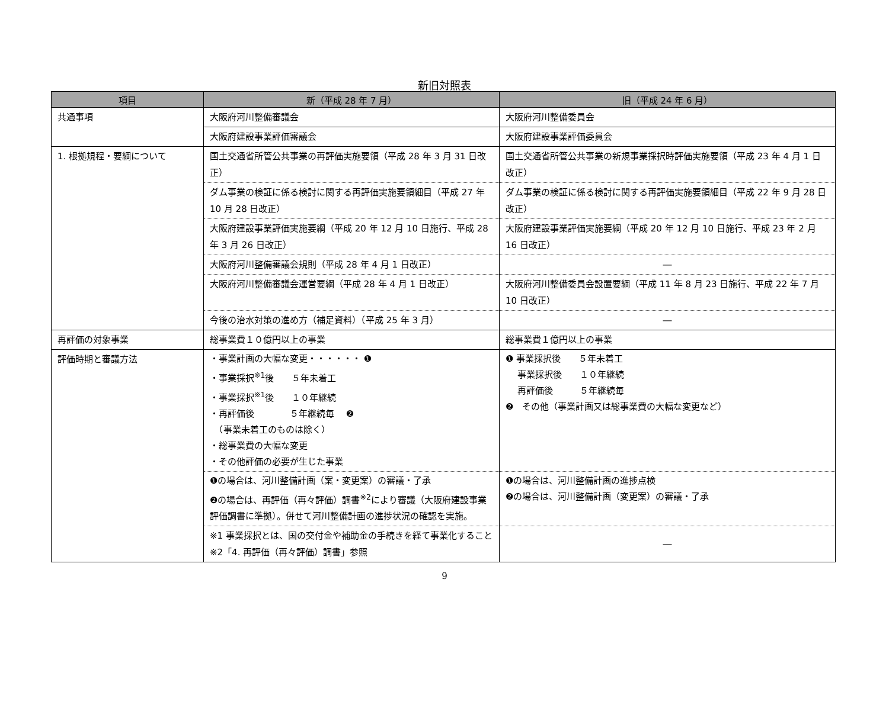新旧対照表
| 項目 | 新（平成 28 年 7 月） | 旧（平成 24 年 6 月） |
| --- | --- | --- |
| 共通事項 | 大阪府河川整備審議会 | 大阪府河川整備委員会 |
| | 大阪府建設事業評価審議会 | 大阪府建設事業評価委員会 |
| 1. 根拠規程・要綱について | 国土交通省所管公共事業の再評価実施要領（平成 28 年 3 月 31 日改正） | 国土交通省所管公共事業の新規事業採択時評価実施要領（平成 23 年 4 月 1 日改正） |
| | ダム事業の検証に係る検討に関する再評価実施要領細目（平成 27 年 10 月 28 日改正） | ダム事業の検証に係る検討に関する再評価実施要領細目（平成 22 年 9 月 28 日改正） |
| | 大阪府建設事業評価実施要綱（平成 20 年 12 月 10 日施行、平成 28 年 3 月 26 日改正） | 大阪府建設事業評価実施要綱（平成 20 年 12 月 10 日施行、平成 23 年 2 月 16 日改正） |
| | 大阪府河川整備審議会規則（平成 28 年 4 月 1 日改正） | ― |
| | 大阪府河川整備審議会運営要綱（平成 28 年 4 月 1 日改正） | 大阪府河川整備委員会設置要綱（平成 11 年 8 月 23 日施行、平成 22 年 7 月 10 日改正） |
| | 今後の治水対策の進め方（補足資料）（平成 25 年 3 月） | ― |
| 再評価の対象事業 | 総事業費１０億円以上の事業 | 総事業費１億円以上の事業 |
| 評価時期と審議方法 | ・事業計画の大幅な変更・・・・・・ ❶ ・事業採択<sup>※1</sup>後 ５年未着工 ・事業採択<sup>※1</sup>後 １０年継続 ・再評価後 ５年継続毎 ❷ （事業未着工のものは除く） ・総事業費の大幅な変更 ・その他評価の必要が生じた事業 | ❶ 事業採択後 ５年未着工 事業採択後 １０年継続 再評価後 ５年継続毎 ❷ その他（事業計画又は総事業費の大幅な変更など） |
| | ❶の場合は、河川整備計画（案・変更案）の審議・了承 ❷の場合は、再評価（再々評価）調書<sup>※2</sup>により審議（大阪府建設事業評価調書に準拠）。併せて河川整備計画の進捗状況の確認を実施。 | ❶の場合は、河川整備計画の進捗点検 ❷の場合は、河川整備計画（変更案）の審議・了承 |
| | ※1 事業採択とは、国の交付金や補助金の手続きを経て事業化すること ※2「4. 再評価（再々評価）調書」参照 | ― |
9